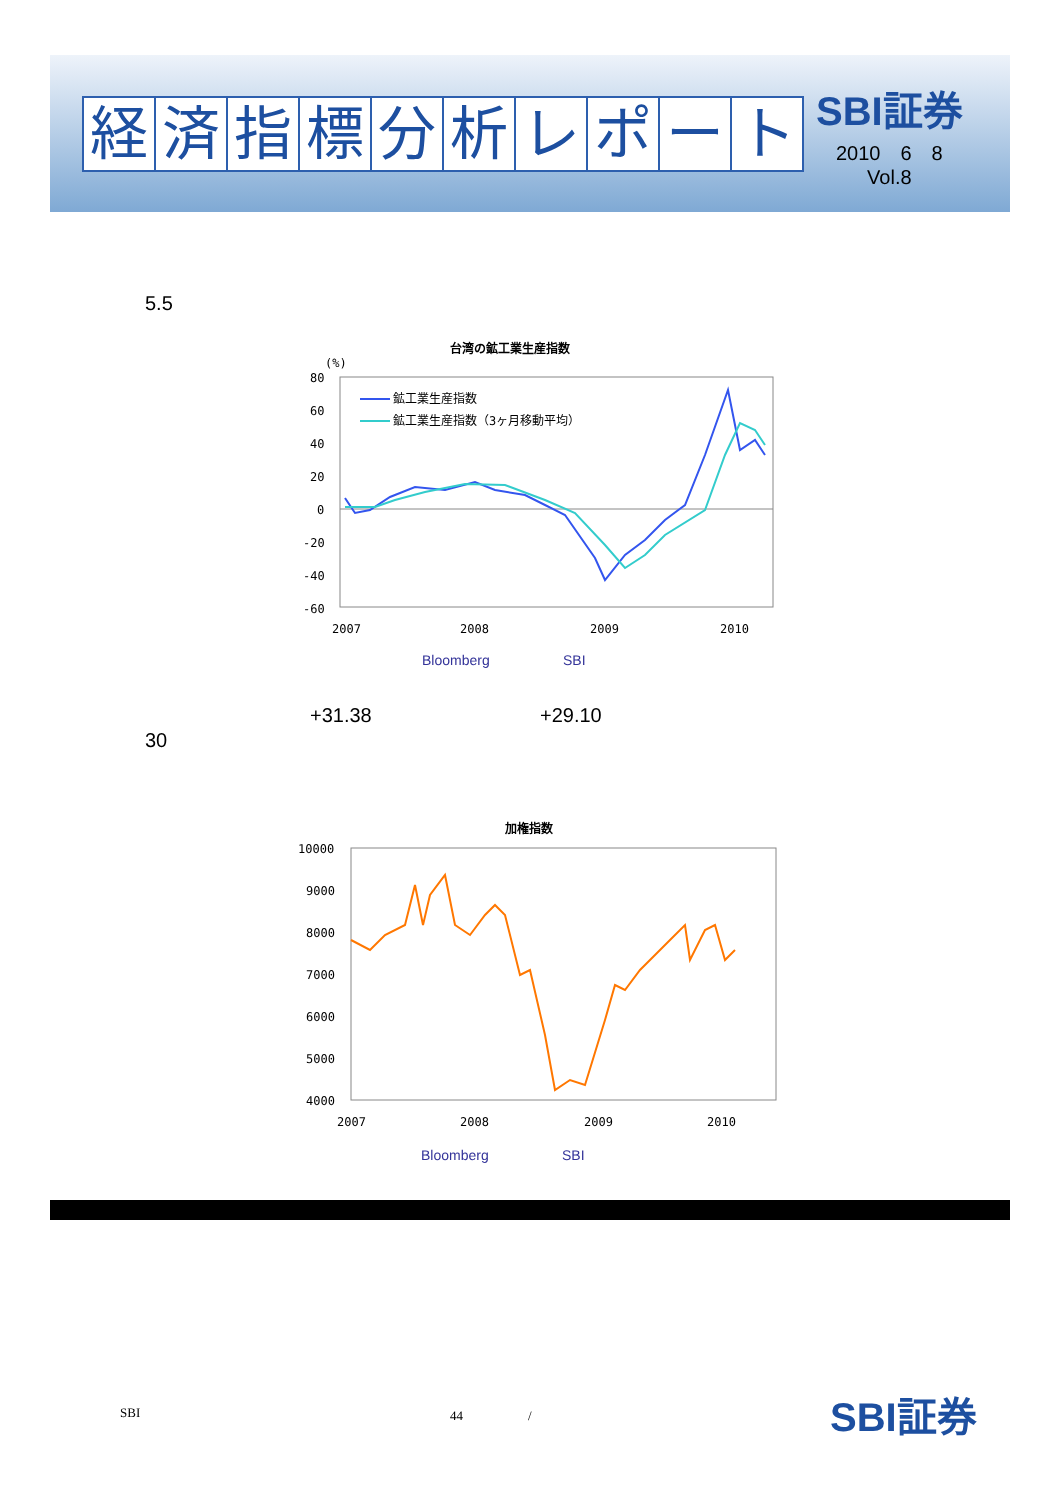経済指標分析レポート
SBI証券
2010　6　8
Vol.8
5.5
台湾の鉱工業生産指数
(%)
80
60
40
20
0
-20
-40
-60
鉱工業生産指数
鉱工業生産指数（3ヶ月移動平均）
2007
2008
2009
2010
Bloomberg SBI
+31.38 +29.10
30
加権指数
10000
9000
8000
7000
6000
5000
4000
2007
2008
2009
2010
Bloomberg SBI
SBI 44　　　　　/ SBI証券